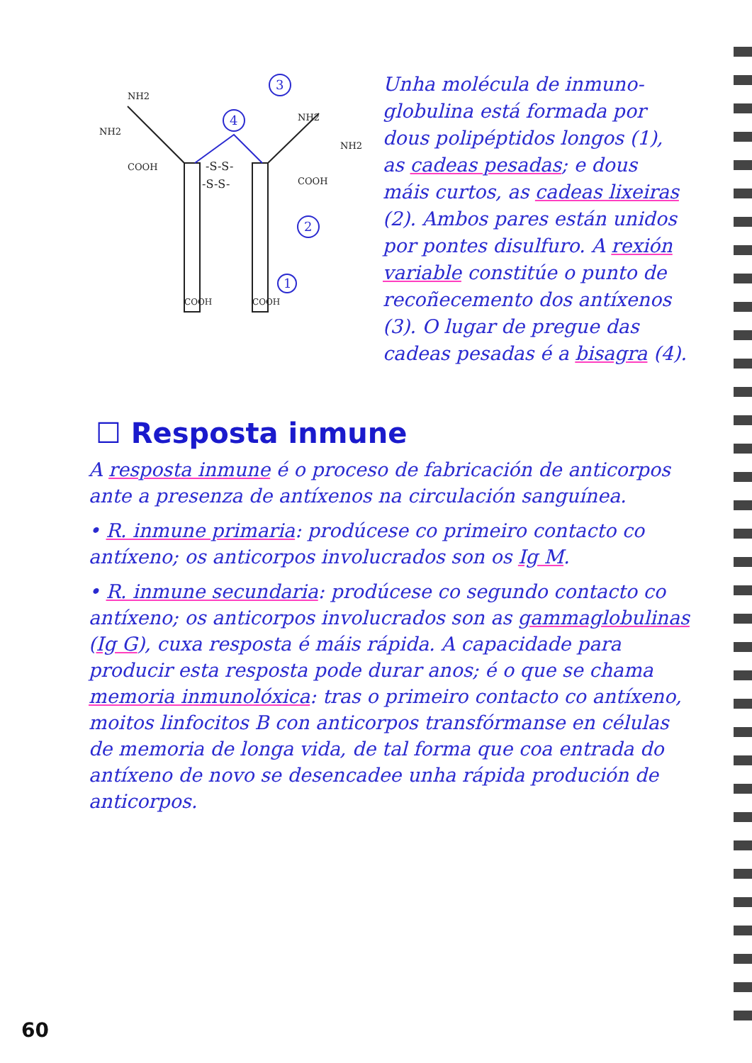-S-S-
-S-S-
NH2
NH2
NH2
NH2
COOH
COOH
COOH
COOH
3
4
2
1
Unha molécula de inmuno-globulina está formada por dous polipéptidos longos (1), as cadeas pesadas; e dous máis curtos, as cadeas lixeiras (2). Ambos pares están unidos por pontes disulfuro. A rexión variable constitúe o punto de recoñecemento dos antíxenos (3). O lugar de pregue das cadeas pesadas é a bisagra (4).
☐ Resposta inmune
A resposta inmune é o proceso de fabricación de anticorpos ante a presenza de antíxenos na circulación sanguínea.
• R. inmune primaria: prodúcese co primeiro contacto co antíxeno; os anticorpos involucrados son os Ig M.
• R. inmune secundaria: prodúcese co segundo contacto co antíxeno; os anticorpos involucrados son as gammaglobulinas (Ig G), cuxa resposta é máis rápida. A capacidade para producir esta resposta pode durar anos; é o que se chama memoria inmunolóxica: tras o primeiro contacto co antíxeno, moitos linfocitos B con anticorpos transfórmanse en células de memoria de longa vida, de tal forma que coa entrada do antíxeno de novo se desencadee unha rápida produción de anticorpos.
60